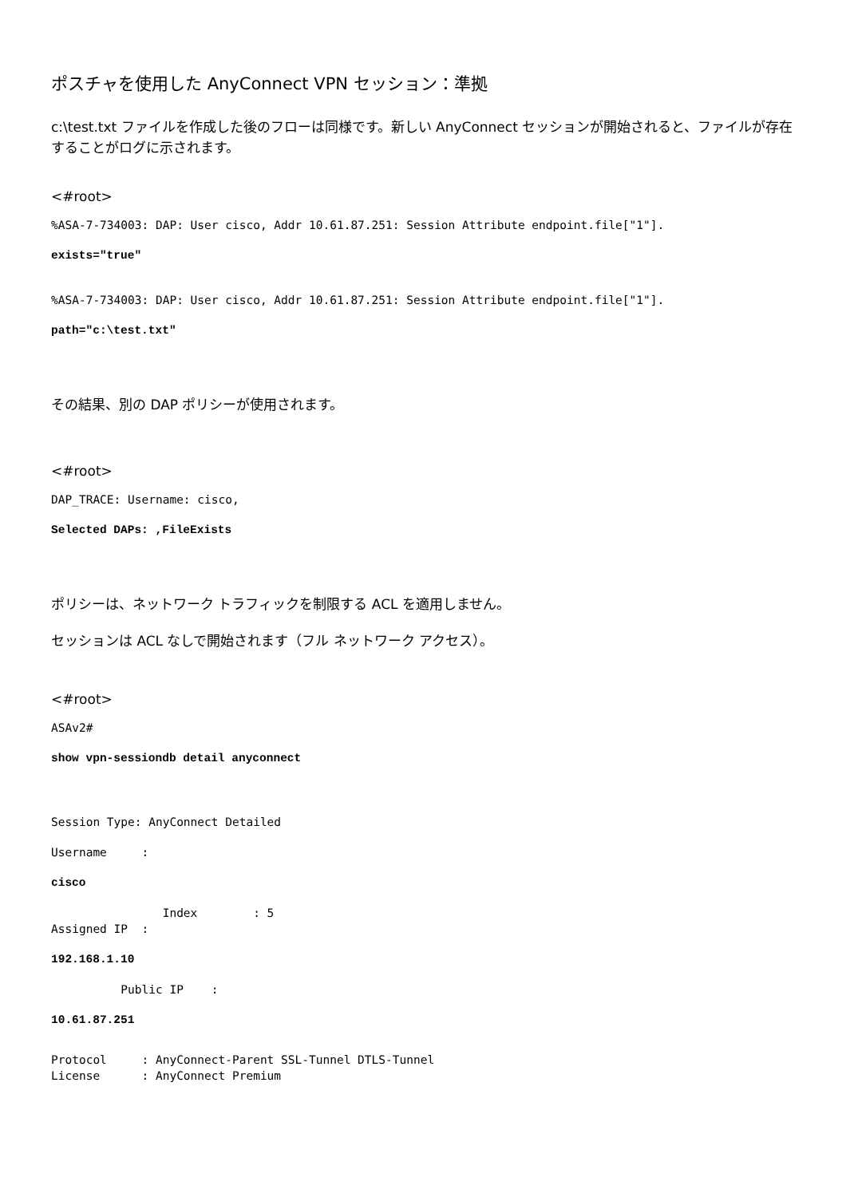ポスチャを使用した AnyConnect VPN セッション：準拠
c:\test.txt ファイルを作成した後のフローは同様です。新しい AnyConnect セッションが開始されると、ファイルが存在することがログに示されます。
<#root>
%ASA-7-734003: DAP: User cisco, Addr 10.61.87.251: Session Attribute endpoint.file["1"].
exists="true"
%ASA-7-734003: DAP: User cisco, Addr 10.61.87.251: Session Attribute endpoint.file["1"].
path="c:\test.txt"
その結果、別の DAP ポリシーが使用されます。
<#root>
DAP_TRACE: Username: cisco,
Selected DAPs: ,FileExists
ポリシーは、ネットワーク トラフィックを制限する ACL を適用しません。
セッションは ACL なしで開始されます（フル ネットワーク アクセス）。
<#root>
ASAv2#
show vpn-sessiondb detail anyconnect
Session Type: AnyConnect Detailed
Username :
cisco
Index : 5 Assigned IP :
192.168.1.10
Public IP :
10.61.87.251
Protocol : AnyConnect-Parent SSL-Tunnel DTLS-Tunnel License : AnyConnect Premium